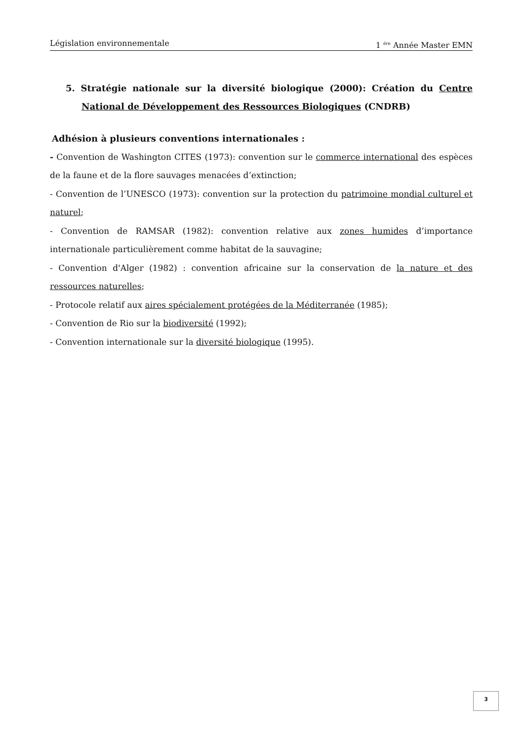Législation environnementale 1 <sup>ére</sup> Année Master EMN
5. Stratégie nationale sur la diversité biologique (2000): Création du Centre National de Développement des Ressources Biologiques (CNDRB)
Adhésion à plusieurs conventions internationales :
- Convention de Washington CITES (1973): convention sur le commerce international des espèces de la faune et de la flore sauvages menacées d’extinction;
- Convention de l’UNESCO (1973): convention sur la protection du patrimoine mondial culturel et naturel;
- Convention de RAMSAR (1982): convention relative aux zones humides d’importance internationale particulièrement comme habitat de la sauvagine;
- Convention d'Alger (1982) : convention africaine sur la conservation de la nature et des ressources naturelles;
- Protocole relatif aux aires spécialement protégées de la Méditerranée (1985);
- Convention de Rio sur la biodiversité (1992);
- Convention internationale sur la diversité biologique (1995).
3